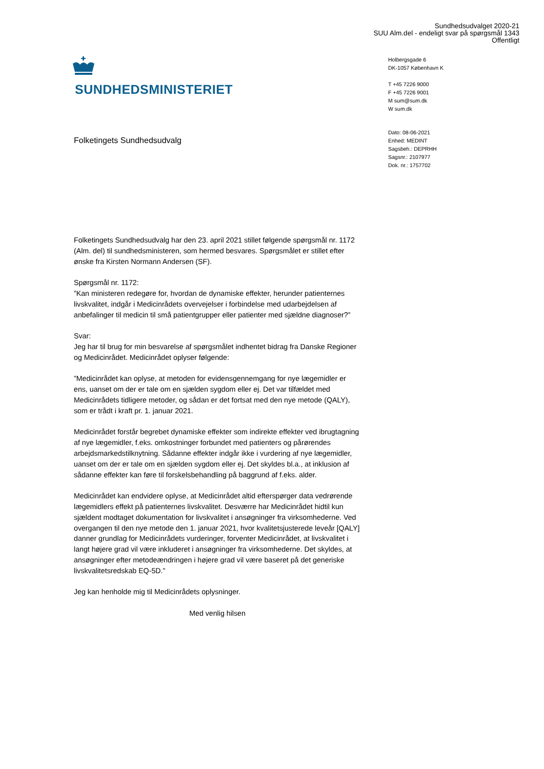Sundhedsudvalget 2020-21
SUU Alm.del - endeligt svar på spørgsmål 1343
Offentligt
SUNDHEDSMINISTERIET
Holbergsgade 6
DK-1057 København K
T +45 7226 9000
F +45 7226 9001
M sum@sum.dk
W sum.dk
Dato: 08-06-2021
Enhed: MEDINT
Sagsbeh.: DEPRHH
Sagsnr.: 2107977
Dok. nr.: 1757702
Folketingets Sundhedsudvalg
Folketingets Sundhedsudvalg har den 23. april 2021 stillet følgende spørgsmål nr. 1172 (Alm. del) til sundhedsministeren, som hermed besvares. Spørgsmålet er stillet efter ønske fra Kirsten Normann Andersen (SF).
Spørgsmål nr. 1172:
”Kan ministeren redegøre for, hvordan de dynamiske effekter, herunder patienternes livskvalitet, indgår i Medicinrådets overvejelser i forbindelse med udarbejdelsen af anbefalinger til medicin til små patientgrupper eller patienter med sjældne diagnoser?”
Svar:
Jeg har til brug for min besvarelse af spørgsmålet indhentet bidrag fra Danske Regioner og Medicinrådet. Medicinrådet oplyser følgende:
”Medicinrådet kan oplyse, at metoden for evidensgennemgang for nye lægemidler er ens, uanset om der er tale om en sjælden sygdom eller ej. Det var tilfældet med Medicinrådets tidligere metoder, og sådan er det fortsat med den nye metode (QALY), som er trådt i kraft pr. 1. januar 2021.
Medicinrådet forstår begrebet dynamiske effekter som indirekte effekter ved ibrugtagning af nye lægemidler, f.eks. omkostninger forbundet med patienters og pårørendes arbejdsmarkedstilknytning. Sådanne effekter indgår ikke i vurdering af nye lægemidler, uanset om der er tale om en sjælden sygdom eller ej. Det skyldes bl.a., at inklusion af sådanne effekter kan føre til forskelsbehandling på baggrund af f.eks. alder.
Medicinrådet kan endvidere oplyse, at Medicinrådet altid efterspørger data vedrørende lægemidlers effekt på patienternes livskvalitet. Desværre har Medicinrådet hidtil kun sjældent modtaget dokumentation for livskvalitet i ansøgninger fra virksomhederne. Ved overgangen til den nye metode den 1. januar 2021, hvor kvalitetsjusterede leveår [QALY] danner grundlag for Medicinrådets vurderinger, forventer Medicinrådet, at livskvalitet i langt højere grad vil være inkluderet i ansøgninger fra virksomhederne. Det skyldes, at ansøgninger efter metodeændringen i højere grad vil være baseret på det generiske livskvalitetsredskab EQ-5D.”
Jeg kan henholde mig til Medicinrådets oplysninger.
Med venlig hilsen